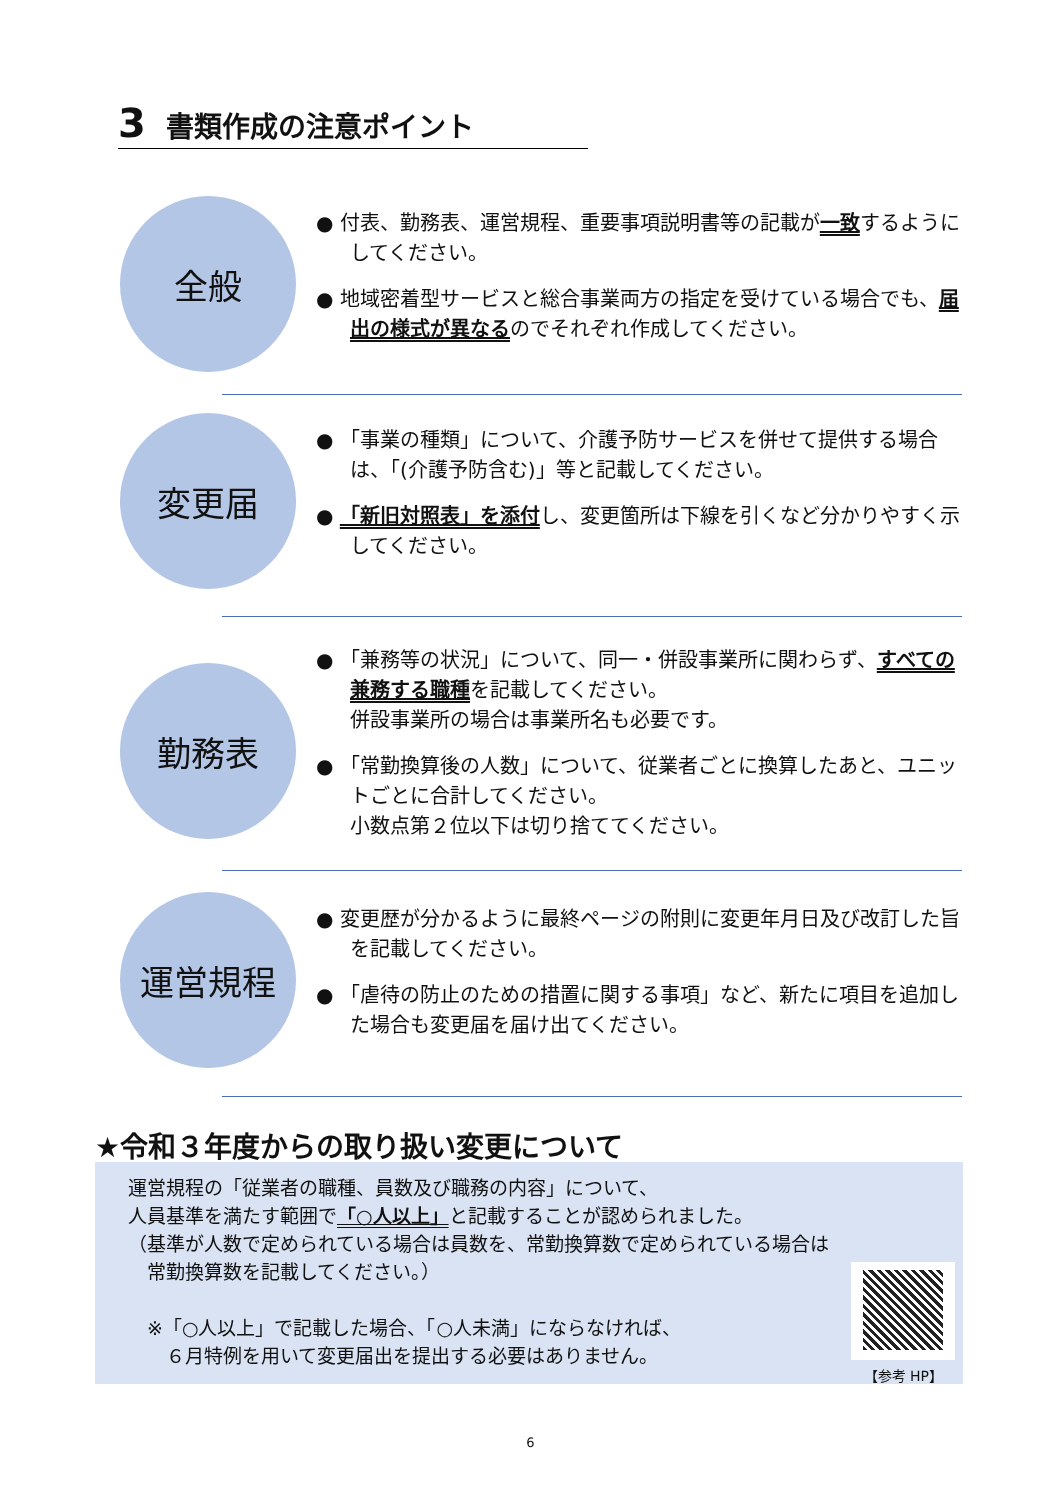3 書類作成の注意ポイント
全般
● 付表、勤務表、運営規程、重要事項説明書等の記載が一致するようにしてください。
● 地域密着型サービスと総合事業両方の指定を受けている場合でも、届出の様式が異なるのでそれぞれ作成してください。
変更届
● 「事業の種類」について、介護予防サービスを併せて提供する場合は、「(介護予防含む)」等と記載してください。
● 「新旧対照表」を添付し、変更箇所は下線を引くなど分かりやすく示してください。
勤務表
● 「兼務等の状況」について、同一・併設事業所に関わらず、すべての兼務する職種を記載してください。
併設事業所の場合は事業所名も必要です。
● 「常勤換算後の人数」について、従業者ごとに換算したあと、ユニットごとに合計してください。
小数点第２位以下は切り捨ててください。
運営規程
● 変更歴が分かるように最終ページの附則に変更年月日及び改訂した旨を記載してください。
● 「虐待の防止のための措置に関する事項」など、新たに項目を追加した場合も変更届を届け出てください。
★令和３年度からの取り扱い変更について
運営規程の「従業者の職種、員数及び職務の内容」について、
人員基準を満たす範囲で「○人以上」と記載することが認められました。
（基準が人数で定められている場合は員数を、常勤換算数で定められている場合は
　常勤換算数を記載してください。）
　※「○人以上」で記載した場合、「○人未満」にならなければ、
　　６月特例を用いて変更届出を提出する必要はありません。
【参考 HP】
6